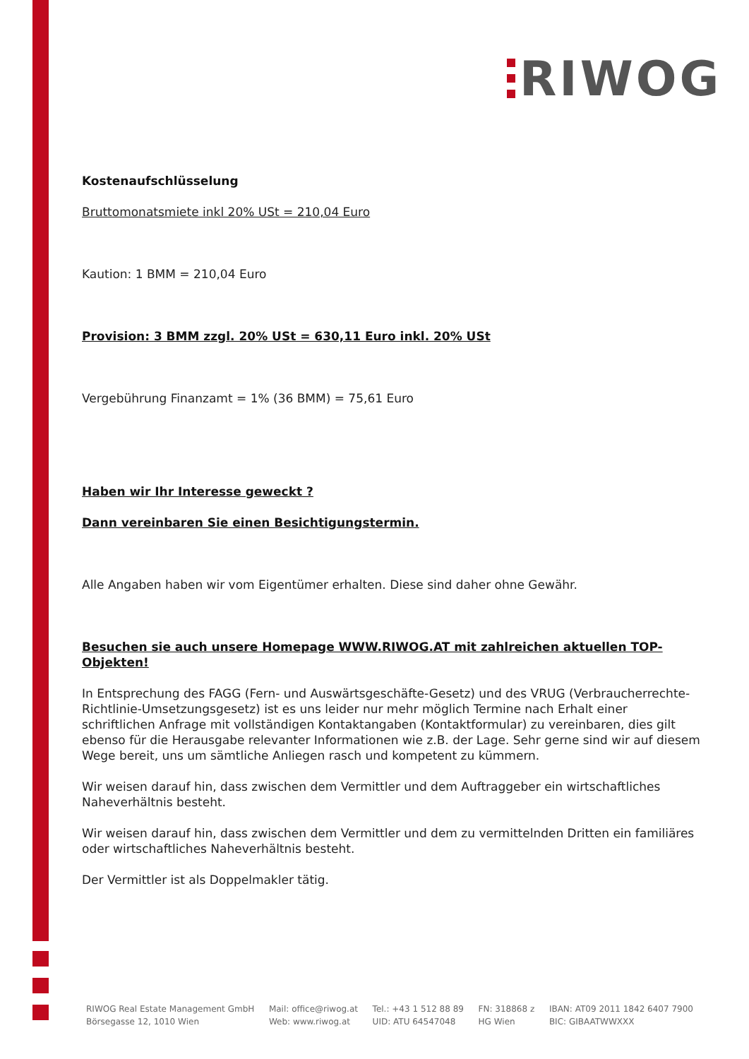RIWOG
Kostenaufschlüsselung
Bruttomonatsmiete inkl 20% USt = 210,04 Euro
Kaution: 1 BMM = 210,04 Euro
Provision: 3 BMM zzgl. 20% USt = 630,11 Euro inkl. 20% USt
Vergebührung Finanzamt = 1% (36 BMM) = 75,61 Euro
Haben wir Ihr Interesse geweckt ?
Dann vereinbaren Sie einen Besichtigungstermin.
Alle Angaben haben wir vom Eigentümer erhalten. Diese sind daher ohne Gewähr.
Besuchen sie auch unsere Homepage WWW.RIWOG.AT mit zahlreichen aktuellen TOP- Objekten!
In Entsprechung des FAGG (Fern- und Auswärtsgeschäfte-Gesetz) und des VRUG (Verbraucherrechte-Richtlinie-Umsetzungsgesetz) ist es uns leider nur mehr möglich Termine nach Erhalt einer schriftlichen Anfrage mit vollständigen Kontaktangaben (Kontaktformular) zu vereinbaren, dies gilt ebenso für die Herausgabe relevanter Informationen wie z.B. der Lage. Sehr gerne sind wir auf diesem Wege bereit, uns um sämtliche Anliegen rasch und kompetent zu kümmern.
Wir weisen darauf hin, dass zwischen dem Vermittler und dem Auftraggeber ein wirtschaftliches Naheverhältnis besteht.
Wir weisen darauf hin, dass zwischen dem Vermittler und dem zu vermittelnden Dritten ein familiäres oder wirtschaftliches Naheverhältnis besteht.
Der Vermittler ist als Doppelmakler tätig.
RIWOG Real Estate Management GmbH
Börsegasse 12, 1010 Wien
Mail: office@riwog.at
Web: www.riwog.at
Tel.: +43 1 512 88 89
UID: ATU 64547048
FN: 318868 z
HG Wien
IBAN: AT09 2011 1842 6407 7900
BIC: GIBAATWWXXX